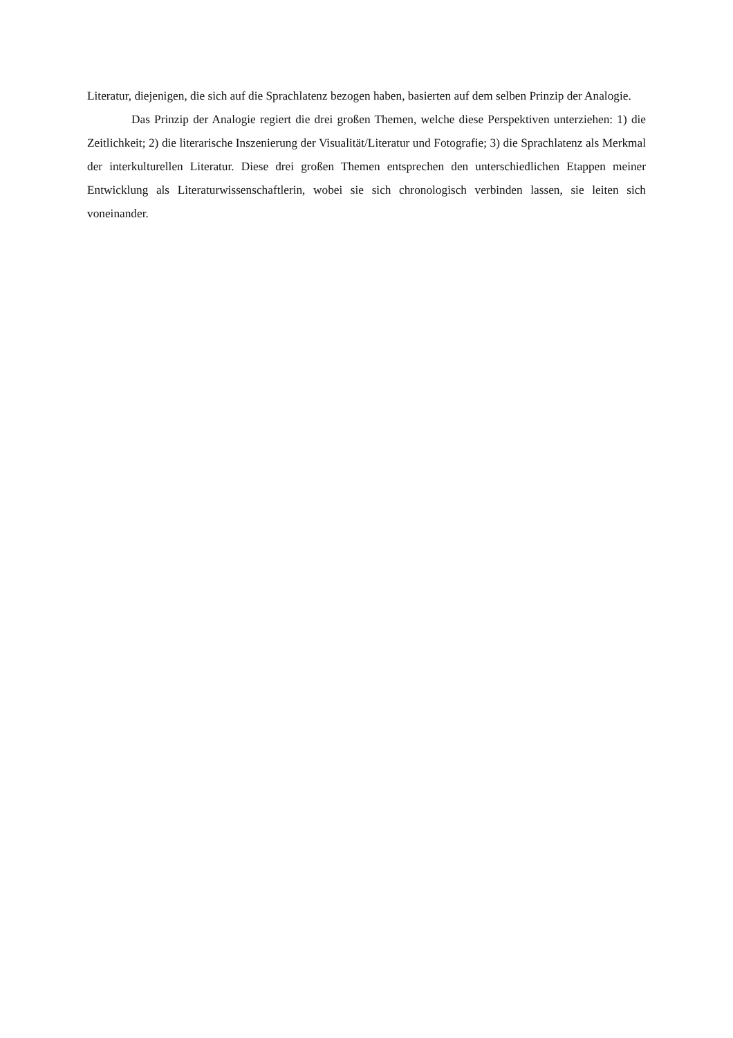Literatur, diejenigen, die sich auf die Sprachlatenz bezogen haben, basierten auf dem selben Prinzip der Analogie.
Das Prinzip der Analogie regiert die drei großen Themen, welche diese Perspektiven unterziehen: 1) die Zeitlichkeit; 2) die literarische Inszenierung der Visualität/Literatur und Fotografie; 3) die Sprachlatenz als Merkmal der interkulturellen Literatur. Diese drei großen Themen entsprechen den unterschiedlichen Etappen meiner Entwicklung als Literaturwissenschaftlerin, wobei sie sich chronologisch verbinden lassen, sie leiten sich voneinander.